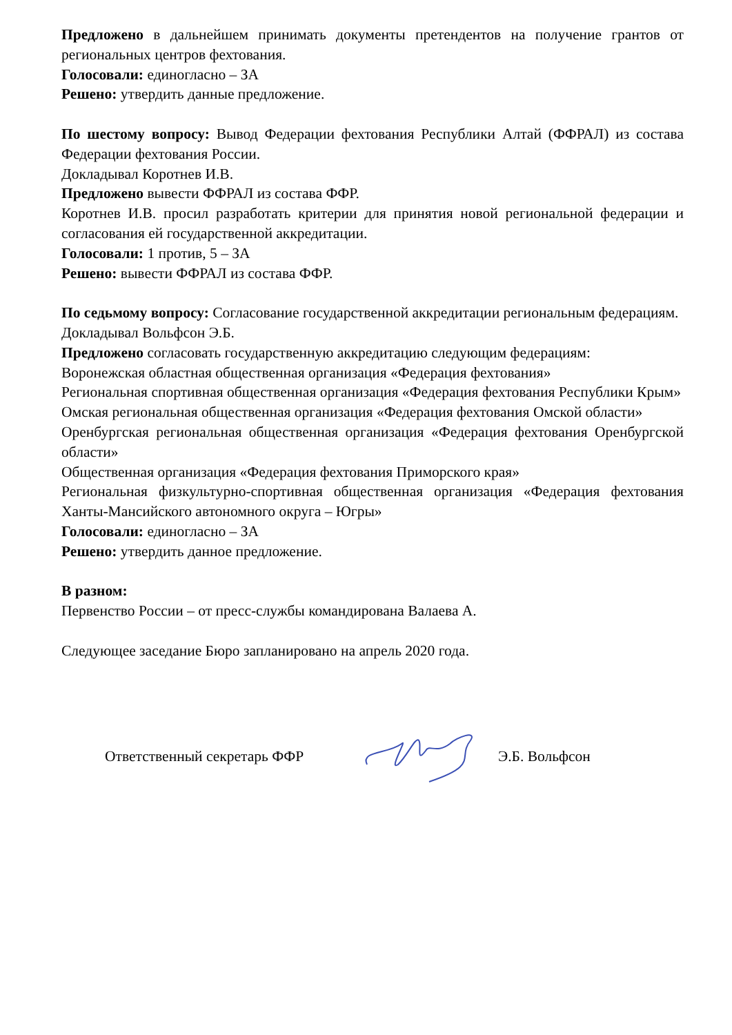Предложено в дальнейшем принимать документы претендентов на получение грантов от региональных центров фехтования.
Голосовали: единогласно – ЗА
Решено: утвердить данные предложение.
По шестому вопросу: Вывод Федерации фехтования Республики Алтай (ФФРАЛ) из состава Федерации фехтования России.
Докладывал Коротнев И.В.
Предложено вывести ФФРАЛ из состава ФФР.
Коротнев И.В. просил разработать критерии для принятия новой региональной федерации и согласования ей государственной аккредитации.
Голосовали: 1 против, 5 – ЗА
Решено: вывести ФФРАЛ из состава ФФР.
По седьмому вопросу: Согласование государственной аккредитации региональным федерациям.
Докладывал Вольфсон Э.Б.
Предложено согласовать государственную аккредитацию следующим федерациям:
Воронежская областная общественная организация «Федерация фехтования»
Региональная спортивная общественная организация «Федерация фехтования Республики Крым»
Омская региональная общественная организация «Федерация фехтования Омской области»
Оренбургская региональная общественная организация «Федерация фехтования Оренбургской области»
Общественная организация «Федерация фехтования Приморского края»
Региональная физкультурно-спортивная общественная организация «Федерация фехтования Ханты-Мансийского автономного округа – Югры»
Голосовали: единогласно – ЗА
Решено: утвердить данное предложение.
В разном:
Первенство России – от пресс-службы командирована Валаева А.
Следующее заседание Бюро запланировано на апрель 2020 года.
Ответственный секретарь ФФР Э.Б. Вольфсон